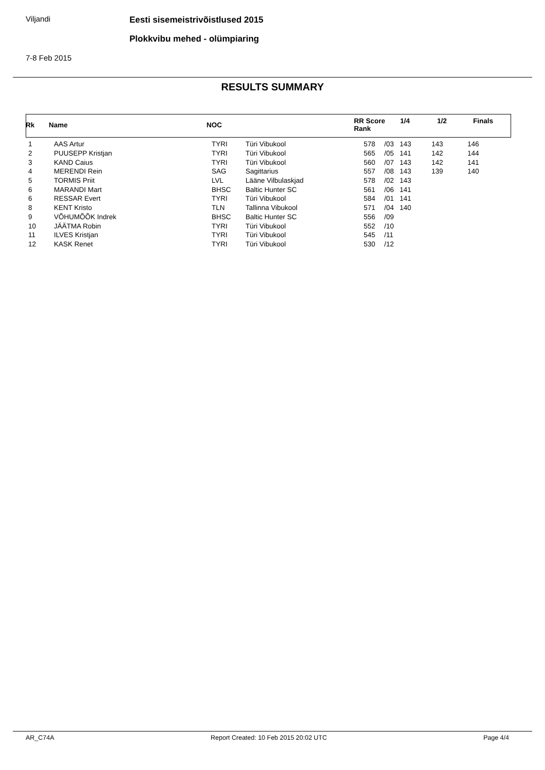Viljandi
Eesti sisemeistrivõistlused 2015
Plokkvibu mehed - olümpiaring
7-8 Feb 2015
RESULTS SUMMARY
| Rk | Name | NOC | RR Score Rank | 1/4 | 1/2 | Finals |
| 1 | AAS Artur | TYRI | Türi Vibukool | 578 | /03 | 143 | 143 | 146 |
| 2 | PUUSEPP Kristjan | TYRI | Türi Vibukool | 565 | /05 | 141 | 142 | 144 |
| 3 | KAND Caius | TYRI | Türi Vibukool | 560 | /07 | 143 | 142 | 141 |
| 4 | MERENDI Rein | SAG | Sagittarius | 557 | /08 | 143 | 139 | 140 |
| 5 | TORMIS Priit | LVL | Lääne Vilbulaskjad | 578 | /02 | 143 | | |
| 6 | MARANDI Mart | BHSC | Baltic Hunter SC | 561 | /06 | 141 | | |
| 6 | RESSAR Evert | TYRI | Türi Vibukool | 584 | /01 | 141 | | |
| 8 | KENT Kristo | TLN | Tallinna Vibukool | 571 | /04 | 140 | | |
| 9 | VÕHUMÕÕK Indrek | BHSC | Baltic Hunter SC | 556 | /09 | | | |
| 10 | JÄÄTMA Robin | TYRI | Türi Vibukool | 552 | /10 | | | |
| 11 | ILVES Kristjan | TYRI | Türi Vibukool | 545 | /11 | | | |
| 12 | KASK Renet | TYRI | Türi Vibukool | 530 | /12 | | | |
AR_C74A Report Created: 10 Feb 2015 20:02 UTC Page 4/4